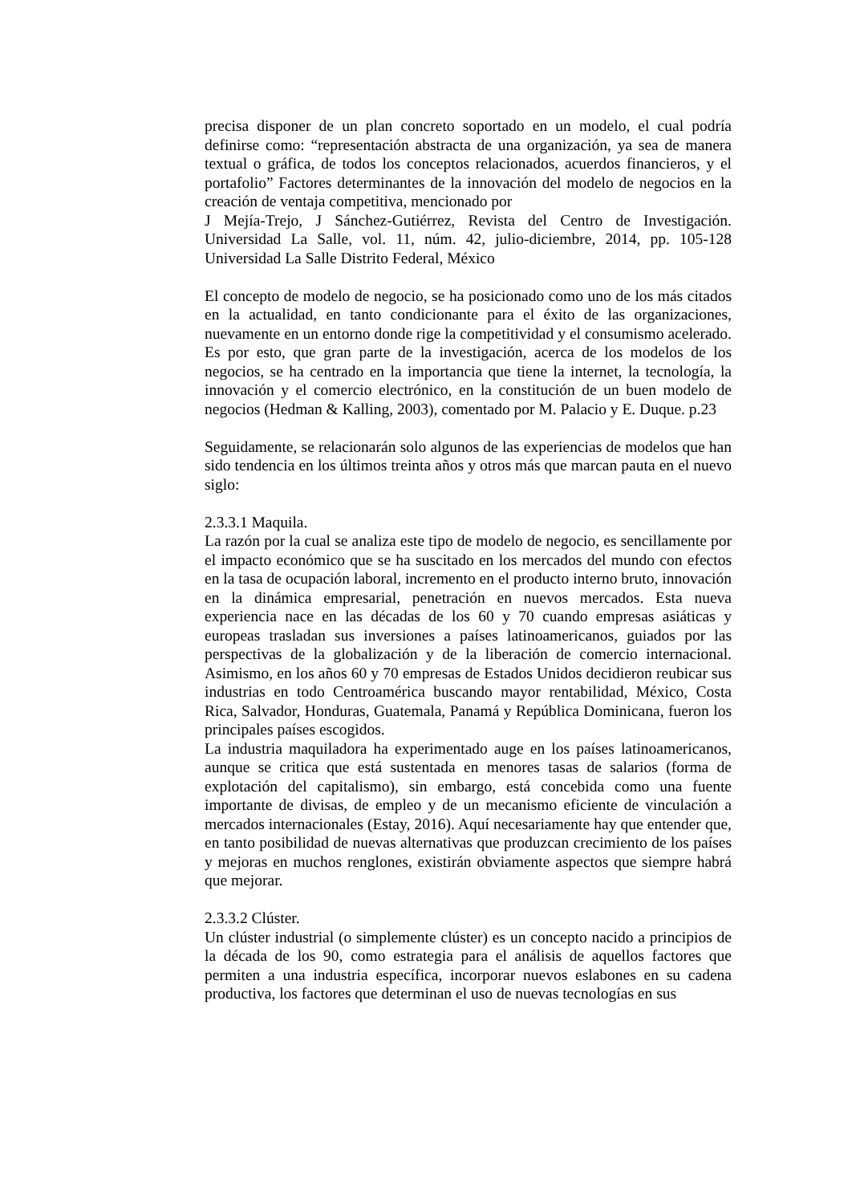precisa disponer de un plan concreto soportado en un modelo, el cual podría definirse como: “representación abstracta de una organización, ya sea de manera textual o gráfica, de todos los conceptos relacionados, acuerdos financieros, y el portafolio” Factores determinantes de la innovación del modelo de negocios en la creación de ventaja competitiva, mencionado por
J Mejía-Trejo, J Sánchez-Gutiérrez, Revista del Centro de Investigación. Universidad La Salle, vol. 11, núm. 42, julio-diciembre, 2014, pp. 105-128 Universidad La Salle Distrito Federal, México
El concepto de modelo de negocio, se ha posicionado como uno de los más citados en la actualidad, en tanto condicionante para el éxito de las organizaciones, nuevamente en un entorno donde rige la competitividad y el consumismo acelerado. Es por esto, que gran parte de la investigación, acerca de los modelos de los negocios, se ha centrado en la importancia que tiene la internet, la tecnología, la innovación y el comercio electrónico, en la constitución de un buen modelo de negocios (Hedman & Kalling, 2003), comentado por M. Palacio y E. Duque. p.23
Seguidamente, se relacionarán solo algunos de las experiencias de modelos que han sido tendencia en los últimos treinta años y otros más que marcan pauta en el nuevo siglo:
2.3.3.1 Maquila.
La razón por la cual se analiza este tipo de modelo de negocio, es sencillamente por el impacto económico que se ha suscitado en los mercados del mundo con efectos en la tasa de ocupación laboral, incremento en el producto interno bruto, innovación en la dinámica empresarial, penetración en nuevos mercados. Esta nueva experiencia nace en las décadas de los 60 y 70 cuando empresas asiáticas y europeas trasladan sus inversiones a países latinoamericanos, guiados por las perspectivas de la globalización y de la liberación de comercio internacional. Asimismo, en los años 60 y 70 empresas de Estados Unidos decidieron reubicar sus industrias en todo Centroamérica buscando mayor rentabilidad, México, Costa Rica, Salvador, Honduras, Guatemala, Panamá y República Dominicana, fueron los principales países escogidos.
La industria maquiladora ha experimentado auge en los países latinoamericanos, aunque se critica que está sustentada en menores tasas de salarios (forma de explotación del capitalismo), sin embargo, está concebida como una fuente importante de divisas, de empleo y de un mecanismo eficiente de vinculación a mercados internacionales (Estay, 2016). Aquí necesariamente hay que entender que, en tanto posibilidad de nuevas alternativas que produzcan crecimiento de los países y mejoras en muchos renglones, existirán obviamente aspectos que siempre habrá que mejorar.
2.3.3.2 Clúster.
Un clúster industrial (o simplemente clúster) es un concepto nacido a principios de la década de los 90, como estrategia para el análisis de aquellos factores que permiten a una industria específica, incorporar nuevos eslabones en su cadena productiva, los factores que determinan el uso de nuevas tecnologías en sus